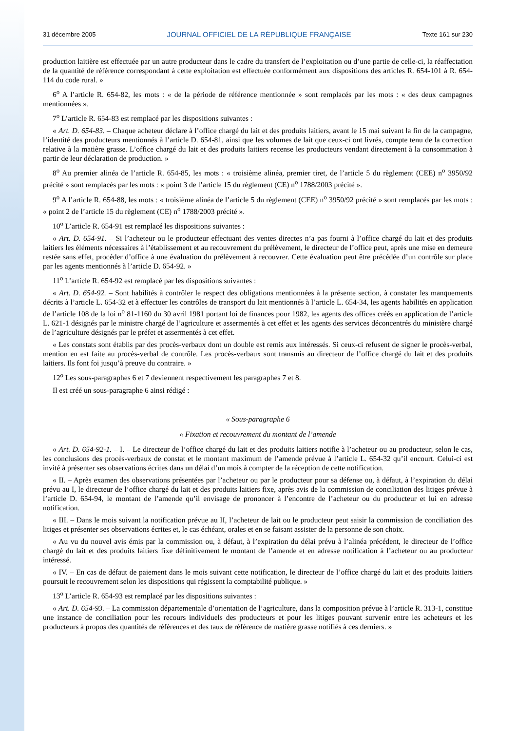31 décembre 2005 JOURNAL OFFICIEL DE LA RÉPUBLIQUE FRANÇAISE Texte 161 sur 230
production laitière est effectuée par un autre producteur dans le cadre du transfert de l’exploitation ou d’une partie de celle-ci, la réaffectation de la quantité de référence correspondant à cette exploitation est effectuée conformément aux dispositions des articles R. 654-101 à R. 654-114 du code rural. »
6<sup>o</sup> A l’article R. 654-82, les mots : « de la période de référence mentionnée » sont remplacés par les mots : « des deux campagnes mentionnées ».
7<sup>o</sup> L’article R. 654-83 est remplacé par les dispositions suivantes :
« Art. D. 654-83. – Chaque acheteur déclare à l’office chargé du lait et des produits laitiers, avant le 15 mai suivant la fin de la campagne, l’identité des producteurs mentionnés à l’article D. 654-81, ainsi que les volumes de lait que ceux-ci ont livrés, compte tenu de la correction relative à la matière grasse. L’office chargé du lait et des produits laitiers recense les producteurs vendant directement à la consommation à partir de leur déclaration de production. »
8<sup>o</sup> Au premier alinéa de l’article R. 654-85, les mots : « troisième alinéa, premier tiret, de l’article 5 du règlement (CEE) n<sup>o</sup> 3950/92 précité » sont remplacés par les mots : « point 3 de l’article 15 du règlement (CE) n<sup>o</sup> 1788/2003 précité ».
9<sup>o</sup> A l’article R. 654-88, les mots : « troisième alinéa de l’article 5 du règlement (CEE) n<sup>o</sup> 3950/92 précité » sont remplacés par les mots : « point 2 de l’article 15 du règlement (CE) n<sup>o</sup> 1788/2003 précité ».
10<sup>o</sup> L’article R. 654-91 est remplacé les dispositions suivantes :
« Art. D. 654-91. – Si l’acheteur ou le producteur effectuant des ventes directes n’a pas fourni à l’office chargé du lait et des produits laitiers les éléments nécessaires à l’établissement et au recouvrement du prélèvement, le directeur de l’office peut, après une mise en demeure restée sans effet, procéder d’office à une évaluation du prélèvement à recouvrer. Cette évaluation peut être précédée d’un contrôle sur place par les agents mentionnés à l’article D. 654-92. »
11<sup>o</sup> L’article R. 654-92 est remplacé par les dispositions suivantes :
« Art. D. 654-92. – Sont habilités à contrôler le respect des obligations mentionnées à la présente section, à constater les manquements décrits à l’article L. 654-32 et à effectuer les contrôles de transport du lait mentionnés à l’article L. 654-34, les agents habilités en application de l’article 108 de la loi n<sup>o</sup> 81-1160 du 30 avril 1981 portant loi de finances pour 1982, les agents des offices créés en application de l’article L. 621-1 désignés par le ministre chargé de l’agriculture et assermentés à cet effet et les agents des services déconcentrés du ministère chargé de l’agriculture désignés par le préfet et assermentés à cet effet.
« Les constats sont établis par des procès-verbaux dont un double est remis aux intéressés. Si ceux-ci refusent de signer le procès-verbal, mention en est faite au procès-verbal de contrôle. Les procès-verbaux sont transmis au directeur de l’office chargé du lait et des produits laitiers. Ils font foi jusqu’à preuve du contraire. »
12<sup>o</sup> Les sous-paragraphes 6 et 7 deviennent respectivement les paragraphes 7 et 8.
Il est créé un sous-paragraphe 6 ainsi rédigé :
« Sous-paragraphe 6
« Fixation et recouvrement du montant de l’amende
« Art. D. 654-92-1. – I. – Le directeur de l’office chargé du lait et des produits laitiers notifie à l’acheteur ou au producteur, selon le cas, les conclusions des procès-verbaux de constat et le montant maximum de l’amende prévue à l’article L. 654-32 qu’il encourt. Celui-ci est invité à présenter ses observations écrites dans un délai d’un mois à compter de la réception de cette notification.
« II. – Après examen des observations présentées par l’acheteur ou par le producteur pour sa défense ou, à défaut, à l’expiration du délai prévu au I, le directeur de l’office chargé du lait et des produits laitiers fixe, après avis de la commission de conciliation des litiges prévue à l’article D. 654-94, le montant de l’amende qu’il envisage de prononcer à l’encontre de l’acheteur ou du producteur et lui en adresse notification.
« III. – Dans le mois suivant la notification prévue au II, l’acheteur de lait ou le producteur peut saisir la commission de conciliation des litiges et présenter ses observations écrites et, le cas échéant, orales et en se faisant assister de la personne de son choix.
« Au vu du nouvel avis émis par la commission ou, à défaut, à l’expiration du délai prévu à l’alinéa précédent, le directeur de l’office chargé du lait et des produits laitiers fixe définitivement le montant de l’amende et en adresse notification à l’acheteur ou au producteur intéressé.
« IV. – En cas de défaut de paiement dans le mois suivant cette notification, le directeur de l’office chargé du lait et des produits laitiers poursuit le recouvrement selon les dispositions qui régissent la comptabilité publique. »
13<sup>o</sup> L’article R. 654-93 est remplacé par les dispositions suivantes :
« Art. D. 654-93. – La commission départementale d’orientation de l’agriculture, dans la composition prévue à l’article R. 313-1, constitue une instance de conciliation pour les recours individuels des producteurs et pour les litiges pouvant survenir entre les acheteurs et les producteurs à propos des quantités de références et des taux de référence de matière grasse notifiés à ces derniers. »